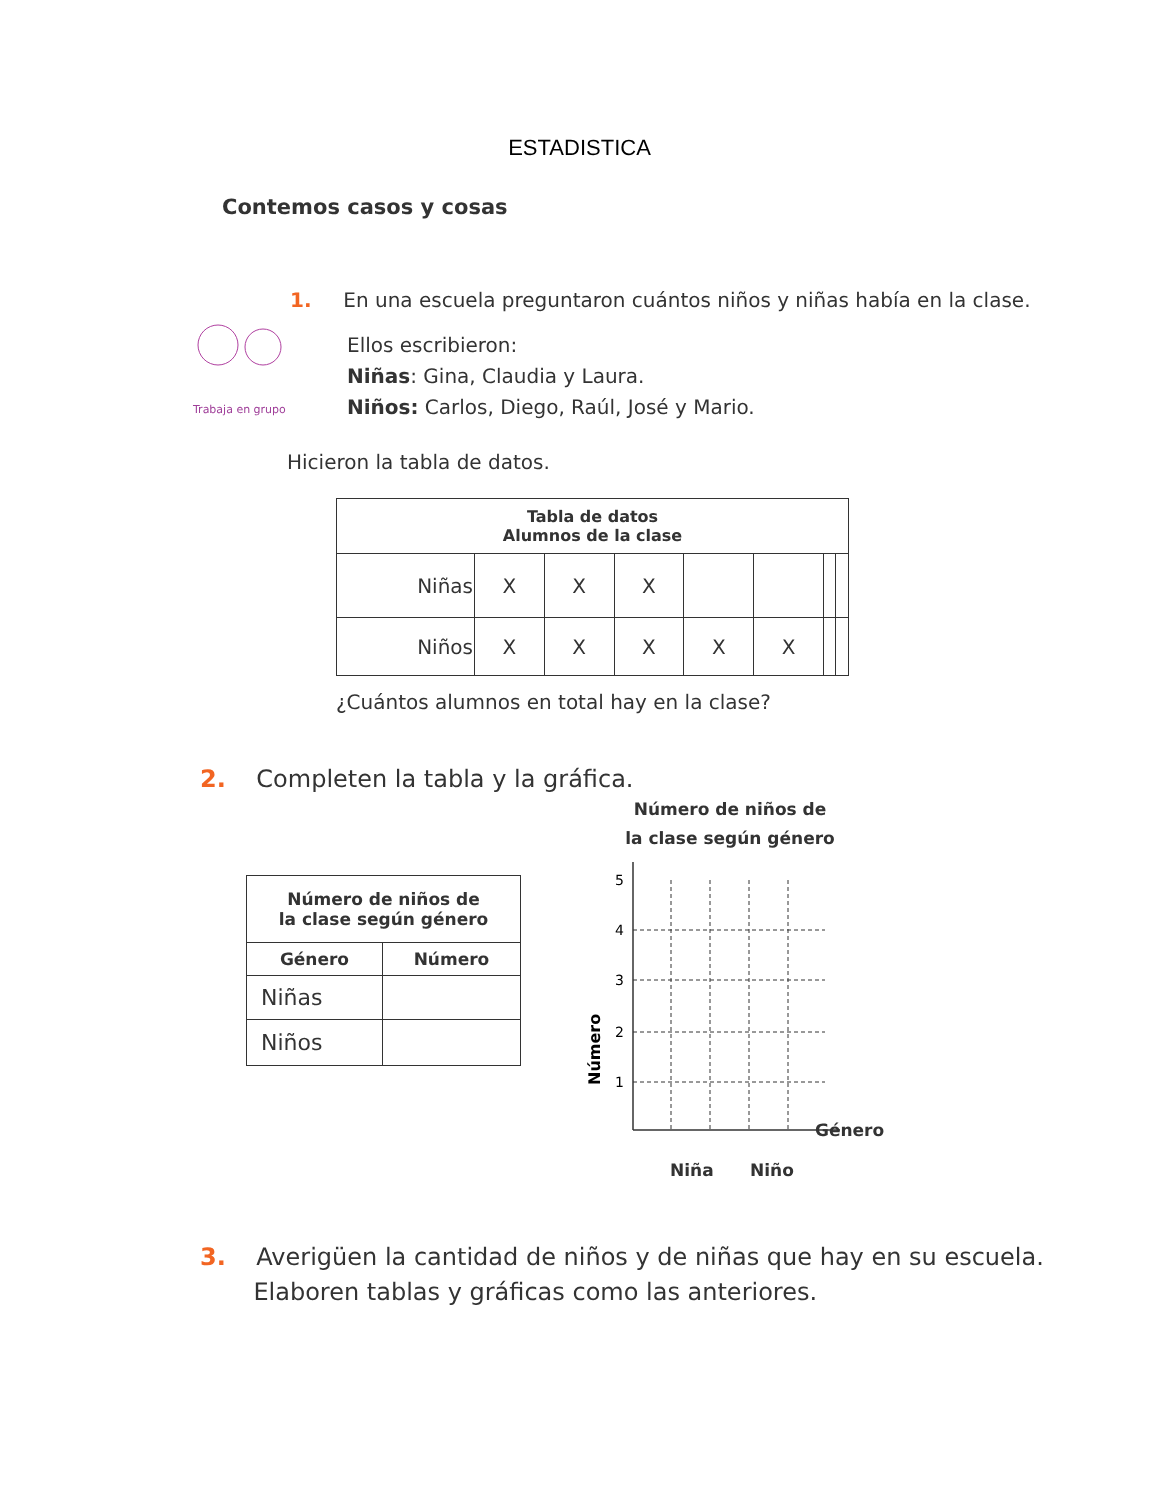ESTADISTICA
Contemos casos y cosas
Trabaja en grupo
1. En una escuela preguntaron cuántos niños y niñas había en la clase.
Ellos escribieron:
Niñas: Gina, Claudia y Laura.
Niños: Carlos, Diego, Raúl, José y Mario.
Hicieron la tabla de datos.
| Tabla de datos Alumnos de la clase | | | | | | | |
| --- | --- | --- | --- | --- | --- | --- | --- |
| Niñas | X | X | X | | | | |
| Niños | X | X | X | X | X | | |
¿Cuántos alumnos en total hay en la clase?
2. Completen la tabla y la gráfica.
| Número de niños de la clase según género | |
| --- | --- |
| Género | Número |
| Niñas | |
| Niños | |
Número de niños de
la clase según género
5
4
3
2
1
Número
Niña Niño
Género
3. Averigüen la cantidad de niños y de niñas que hay en su escuela.
Elaboren tablas y gráficas como las anteriores.